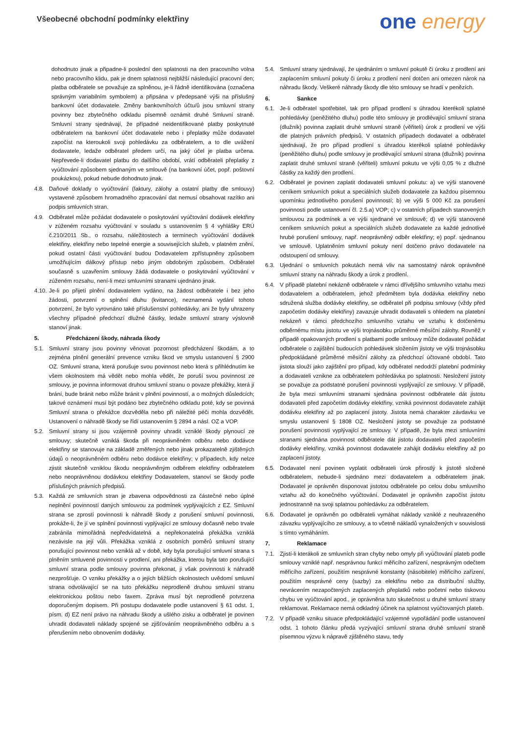Všeobecné obchodní podmínky elektřiny
one energy
dohodnuto jinak a připadne-li poslední den splatnosti na den pracovního volna nebo pracovního klidu, pak je dnem splatnosti nejbližší následující pracovní den; platba odběratele se považuje za splněnou, je-li řádně identifikována (označena správným variabilním symbolem) a připsána v předepsané výši na příslušný bankovní účet dodavatele. Změny bankovního/ch účtu/ů jsou smluvní strany povinny bez zbytečného odkladu písemně oznámit druhé Smluvní straně. Smluvní strany sjednávají, že případné neidentifikované platby poskytnuté odběratelem na bankovní účet dodavatele nebo i přeplatky může dodavatel započíst na kteroukoli svoji pohledávku za odběratelem, a to dle uvážení dodavatele, ledaže odběratel předem určí, na jaký účel je platba určena. Nepřevede-li dodavatel platbu do dalšího období, vrátí odběrateli přeplatky z vyúčtování způsobem sjednaným ve smlouvě (na bankovní účet, popř. poštovní poukázkou), pokud nebude dohodnuto jinak.
4.8. Daňové doklady o vyúčtování (faktury, zálohy a ostatní platby dle smlouvy) vystavené způsobem hromadného zpracování dat nemusí obsahovat razítko ani podpis smluvních stran.
4.9. Odběratel může požádat dodavatele o poskytování vyúčtování dodávek elektřiny v zúženém rozsahu vyúčtování v souladu s ustanovením § 4 vyhlášky ERÚ č.210/2011 Sb., o rozsahu, náležitostech a termínech vyúčtování dodávek elektřiny, elektřiny nebo tepelné energie a souvisejících služeb, v platném znění, pokud ostatní části vyúčtování budou Dodavatelem zpřístupněny způsobem umožňujícím dálkový přístup nebo jiným obdobným způsobem. Odběratel současně s uzavřením smlouvy žádá dodavatele o poskytování vyúčtování v zúženém rozsahu, není-li mezi smluvními stranami ujednáno jinak.
4.10.
Je-li po přijetí plnění dodavatelem vydáno, na žádost odběratele i bez jeho žádosti, potvrzení o splnění dluhu (kvitance), neznamená vydání tohoto potvrzení, že bylo vyrovnáno také příslušenství pohledávky, ani že byly uhrazeny všechny případné předchozí dlužné částky, ledaže smluvní strany výslovně stanoví jinak.
5. Předcházení škody, náhrada škody
5.1. Smluvní strany jsou povinny věnovat pozornost předcházení škodám, a to zejména plnění generální prevence vzniku škod ve smyslu ustanovení § 2900 OZ. Smluvní strana, která porušuje svou povinnost nebo která s přihlédnutím ke všem okolnostem má vědět nebo mohla vědět, že poruší svou povinnost ze smlouvy, je povinna informovat druhou smluvní stranu o povaze překážky, která jí brání, bude bránit nebo může bránit v plnění povinností, a o možných důsledcích; takové oznámení musí být podáno bez zbytečného odkladu poté, kdy se povinná Smluvní strana o překážce dozvěděla nebo při náležité péči mohla dozvědět. Ustanovení o náhradě škody se řídí ustanovením § 2894 a násl. OZ a VOP.
5.2. Smluvní strany si jsou vzájemně povinny uhradit vzniklé škody plynoucí ze smlouvy; skutečně vzniklá škoda při neoprávněném odběru nebo dodávce elektřiny se stanovuje na základě změřených nebo jinak prokazatelně zjištěných údajů o neoprávněném odběru nebo dodávce elektřiny; v případech, kdy nelze zjistit skutečně vzniklou škodu neoprávněným odběrem elektřiny odběratelem nebo neoprávněnou dodávkou elektřiny Dodavatelem, stanoví se škody podle příslušných právních předpisů.
5.3. Každá ze smluvních stran je zbavena odpovědnosti za částečné nebo úplné neplnění povinností daných smlouvou za podmínek vyplývajících z EZ. Smluvní strana se zprostí povinnosti k náhradě škody z porušení smluvní povinnosti, prokáže-li, že jí ve splnění povinnosti vyplývající ze smlouvy dočasně nebo trvale zabránila mimořádná nepředvídatelná a nepřekonatelná překážka vzniklá nezávisle na její vůli. Překážka vzniklá z osobních poměrů smluvní strany porušující povinnost nebo vzniklá až v době, kdy byla porušující smluvní strana s plněním smluvené povinnosti v prodlení, ani překážka, kterou byla tato porušující smluvní strana podle smlouvy povinna překonat, ji však povinnosti k náhradě nezprošťuje. O vzniku překážky a o jejích bližších okolnostech uvědomí smluvní strana odvolávající se na tuto překážku neprodleně druhou smluvní stranu elektronickou poštou nebo faxem. Zpráva musí být neprodleně potvrzena doporučeným dopisem. Při postupu dodavatele podle ustanovení § 61 odst. 1, písm. d) EZ není právo na náhradu škody a ušlého zisku a odběratel je povinen uhradit dodavateli náklady spojené se zjišťováním neoprávněného odběru a s přerušením nebo obnovením dodávky.
5.4. Smluvní strany sjednávají, že ujednáním o smluvní pokutě či úroku z prodlení ani zaplacením smluvní pokuty či úroku z prodlení není dotčen ani omezen nárok na náhradu škody. Veškeré náhrady škody dle této smlouvy se hradí v penězích.
6. Sankce
6.1. Je-li odběratel spotřebitel, tak pro případ prodlení s úhradou kterékoli splatné pohledávky (peněžitého dluhu) podle této smlouvy je prodlévající smluvní strana (dlužník) povinna zaplatit druhé smluvní straně (věřiteli) úrok z prodlení ve výši dle platných právních předpisů. V ostatních případech dodavatel a odběratel sjednávají, že pro případ prodlení s úhradou kterékoli splatné pohledávky (peněžitého dluhu) podle smlouvy je prodlévající smluvní strana (dlužník) povinna zaplatit druhé smluvní straně (věřiteli) smluvní pokutu ve výši 0,05 % z dlužné částky za každý den prodlení.
6.2. Odběratel je povinen zaplatit dodavateli smluvní pokutu: a) ve výši stanovené ceníkem smluvních pokut a speciálních služeb dodavatele za každou písemnou upomínku jednotlivého porušení povinností; b) ve výši 5 000 Kč za porušení povinnosti podle ustanovení čl. 2.5.a) VOP; c) v ostatních případech stanovených smlouvou za podmínek a ve výši sjednané ve smlouvě; d) ve výši stanovené ceníkem smluvních pokut a speciálních služeb dodavatele za každé jednotlivé hrubé porušení smlouvy, např. neoprávněný odběr elektřiny; e) popř. sjednanou ve smlouvě. Uplatněním smluvní pokuty není dotčeno právo dodavatele na odstoupení od smlouvy.
6.3. Ujednání o smluvních pokutách nemá vliv na samostatný nárok oprávněné smluvní strany na náhradu škody a úrok z prodlení.
6.4. V případě platební nekázně odběratele v rámci dřívějšího smluvního vztahu mezi dodavatelem a odběratelem, jehož předmětem byla dodávka elektřiny nebo sdružená služba dodávky elektřiny, se odběratel při podpisu smlouvy (vždy před započetím dodávky elektřiny) zavazuje uhradit dodavateli s ohledem na platební nekázeň v rámci předchozího smluvního vztahu ve vztahu k dotčenému odběrnému místu jistotu ve výši trojnásobku průměrné měsíční zálohy. Rovněž v případě opakovaných prodlení s platbami podle smlouvy může dodavatel požádat odběratele o zajištění budoucích pohledávek složením jistoty ve výši trojnásobku předpokládané průměrné měsíční zálohy za předchozí účtované období. Tato jistota slouží jako zajištění pro případ, kdy odběratel nedodrží platební podmínky a dodavateli vznikne za odběratelem pohledávka po splatnosti. Nesložení jistoty se považuje za podstatné porušení povinnosti vyplývající ze smlouvy. V případě, že byla mezi smluvními stranami sjednána povinnost odběratele dát jistotu dodavateli před započetím dodávky elektřiny, vzniká povinnost dodavatele zahájit dodávku elektřiny až po zaplacení jistoty. Jistota nemá charakter závdavku ve smyslu ustanovení § 1808 OZ. Nesložení jistoty se považuje za podstatné porušení povinnosti vyplývající ze smlouvy. V případě, že byla mezi smluvními stranami sjednána povinnost odběratele dát jistotu dodavateli před započetím dodávky elektřiny, vzniká povinnost dodavatele zahájit dodávku elektřiny až po zaplacení jistoty.
6.5. Dodavatel není povinen vyplatit odběrateli úrok přirostlý k jistotě složené odběratelem, nebude-li sjednáno mezi dodavatelem a odběratelem jinak. Dodavatel je oprávněn disponovat jistotou odběratele po celou dobu smluvního vztahu až do konečného vyúčtování. Dodavatel je oprávněn započíst jistotu jednostranně na svoji splatnou pohledávku za odběratelem.
6.6. Dodavatel je oprávněn po odběrateli vymáhat náklady vzniklé z neuhrazeného závazku vyplývajícího ze smlouvy, a to včetně nákladů vynaložených v souvislosti s tímto vymáháním.
7. Reklamace
7.1. Zjistí-li kterákoli ze smluvních stran chyby nebo omyly při vyúčtování plateb podle smlouvy vzniklé např. nesprávnou funkcí měřicího zařízení, nesprávným odečtem měřicího zařízení, použitím nesprávné konstanty (násobitele) měřicího zařízení, použitím nesprávné ceny (sazby) za elektřinu nebo za distribuční služby, nevrácením nezapočtených zaplacených přeplatků nebo početní nebo tiskovou chybu ve vyúčtování apod., je oprávněna tuto skutečnost u druhé smluvní strany reklamovat. Reklamace nemá odkladný účinek na splatnost vyúčtovaných plateb.
7.2. V případě vzniku situace předpokládající vzájemné vypořádání podle ustanovení odst. 1 tohoto článku předá vyzývající smluvní strana druhé smluvní straně písemnou výzvu k nápravě zjištěného stavu, tedy